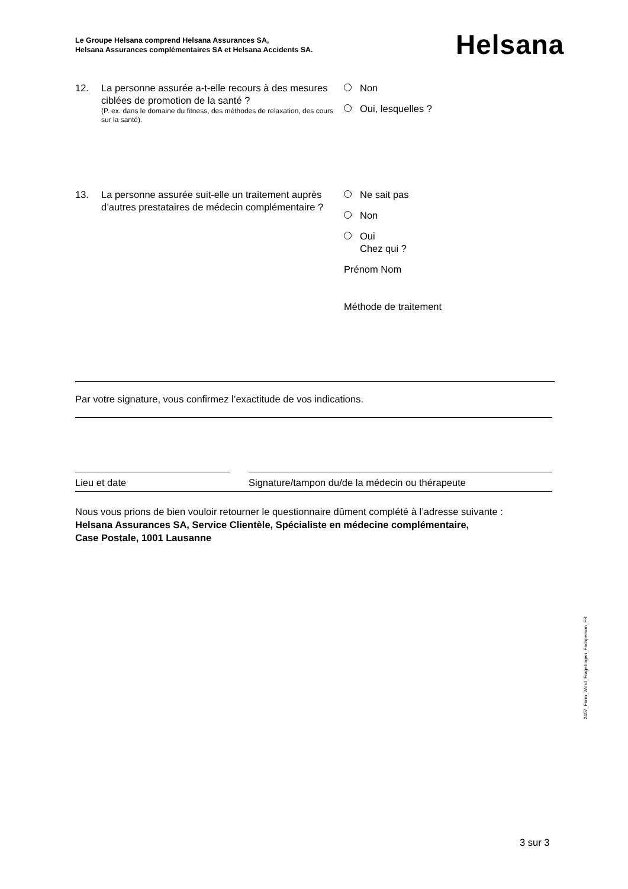Le Groupe Helsana comprend Helsana Assurances SA,
Helsana Assurances complémentaires SA et Helsana Accidents SA.
Helsana
12. La personne assurée a-t-elle recours à des mesures ciblées de promotion de la santé ?
(P. ex. dans le domaine du fitness, des méthodes de relaxation, des cours sur la santé).
Non
Oui, lesquelles ?
13. La personne assurée suit-elle un traitement auprès d’autres prestataires de médecin complémentaire ?
Ne sait pas
Non
Oui
Chez qui ?
Prénom Nom
Méthode de traitement
Par votre signature, vous confirmez l’exactitude de vos indications.
Lieu et date
Signature/tampon du/de la médecin ou thérapeute
Nous vous prions de bien vouloir retourner le questionnaire dûment complété à l’adresse suivante :
Helsana Assurances SA, Service Clientèle, Spécialiste en médecine complémentaire,
Case Postale, 1001 Lausanne
2407_Form_Word_Fragebogen_Fachperson_FR
3 sur 3